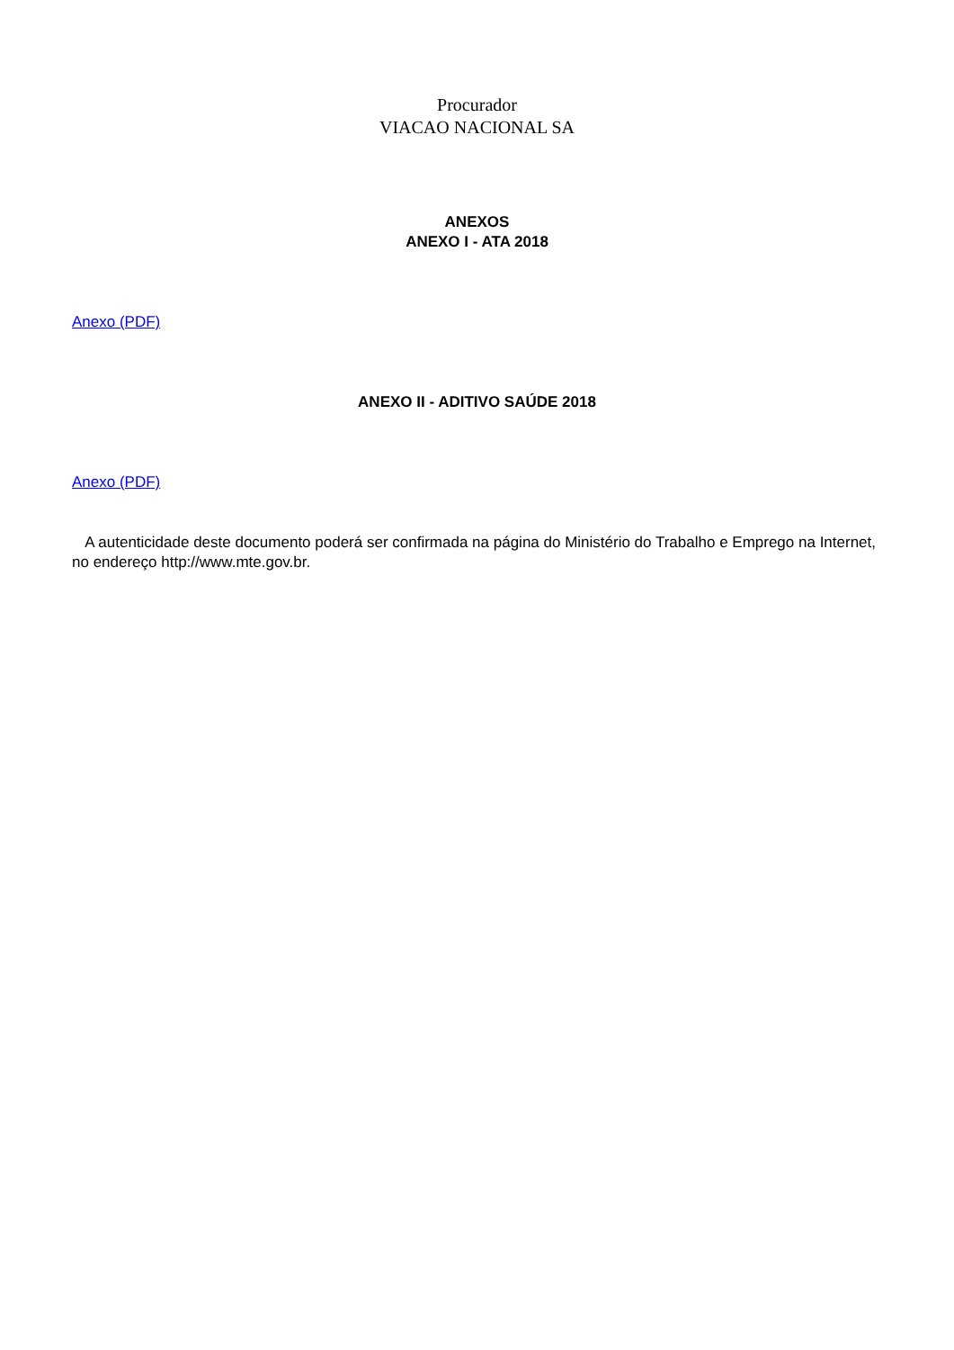Procurador
VIACAO NACIONAL SA
ANEXOS
ANEXO I - ATA 2018
Anexo (PDF)
ANEXO II - ADITIVO SAÚDE 2018
Anexo (PDF)
A autenticidade deste documento poderá ser confirmada na página do Ministério do Trabalho e Emprego na Internet, no endereço http://www.mte.gov.br.